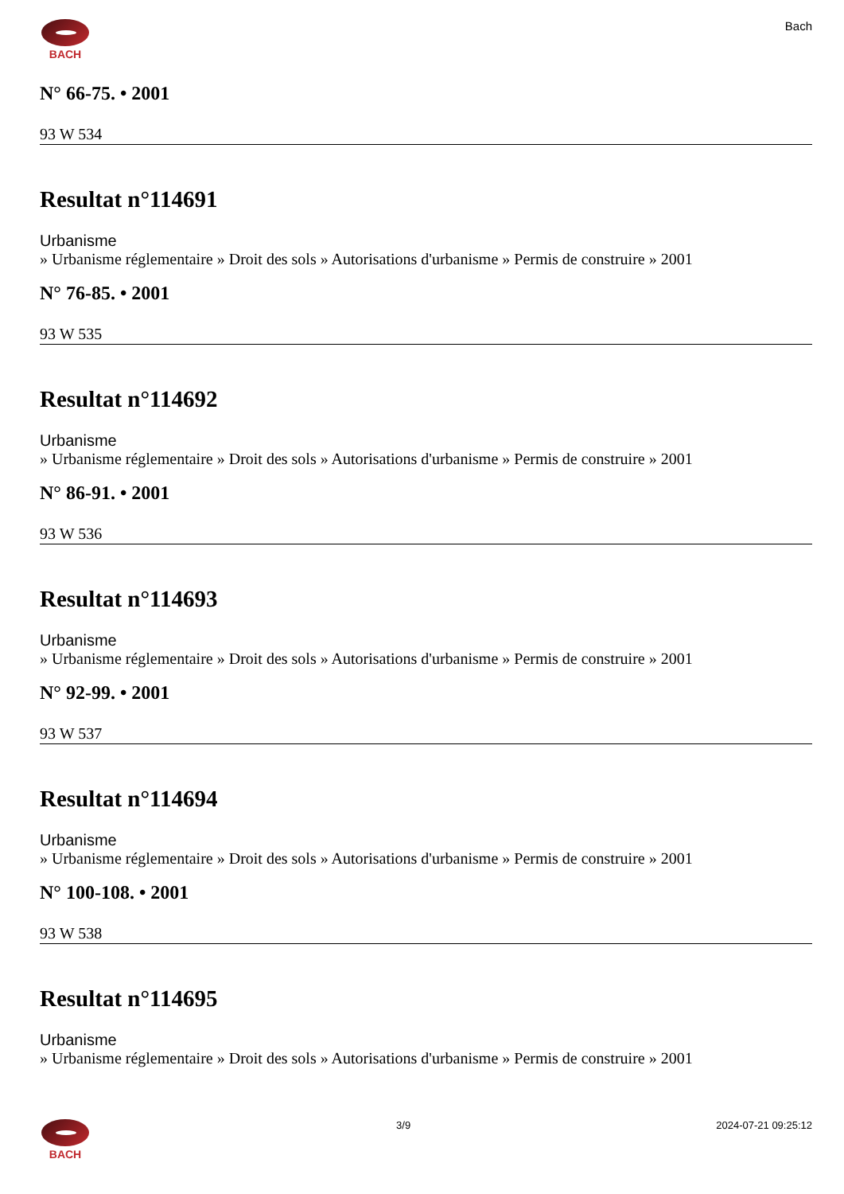BACH Bach
N° 66-75. • 2001
93 W 534
Resultat n°114691
Urbanisme
» Urbanisme réglementaire » Droit des sols » Autorisations d'urbanisme » Permis de construire » 2001
N° 76-85. • 2001
93 W 535
Resultat n°114692
Urbanisme
» Urbanisme réglementaire » Droit des sols » Autorisations d'urbanisme » Permis de construire » 2001
N° 86-91. • 2001
93 W 536
Resultat n°114693
Urbanisme
» Urbanisme réglementaire » Droit des sols » Autorisations d'urbanisme » Permis de construire » 2001
N° 92-99. • 2001
93 W 537
Resultat n°114694
Urbanisme
» Urbanisme réglementaire » Droit des sols » Autorisations d'urbanisme » Permis de construire » 2001
N° 100-108. • 2001
93 W 538
Resultat n°114695
Urbanisme
» Urbanisme réglementaire » Droit des sols » Autorisations d'urbanisme » Permis de construire » 2001
BACH 3/9 2024-07-21 09:25:12